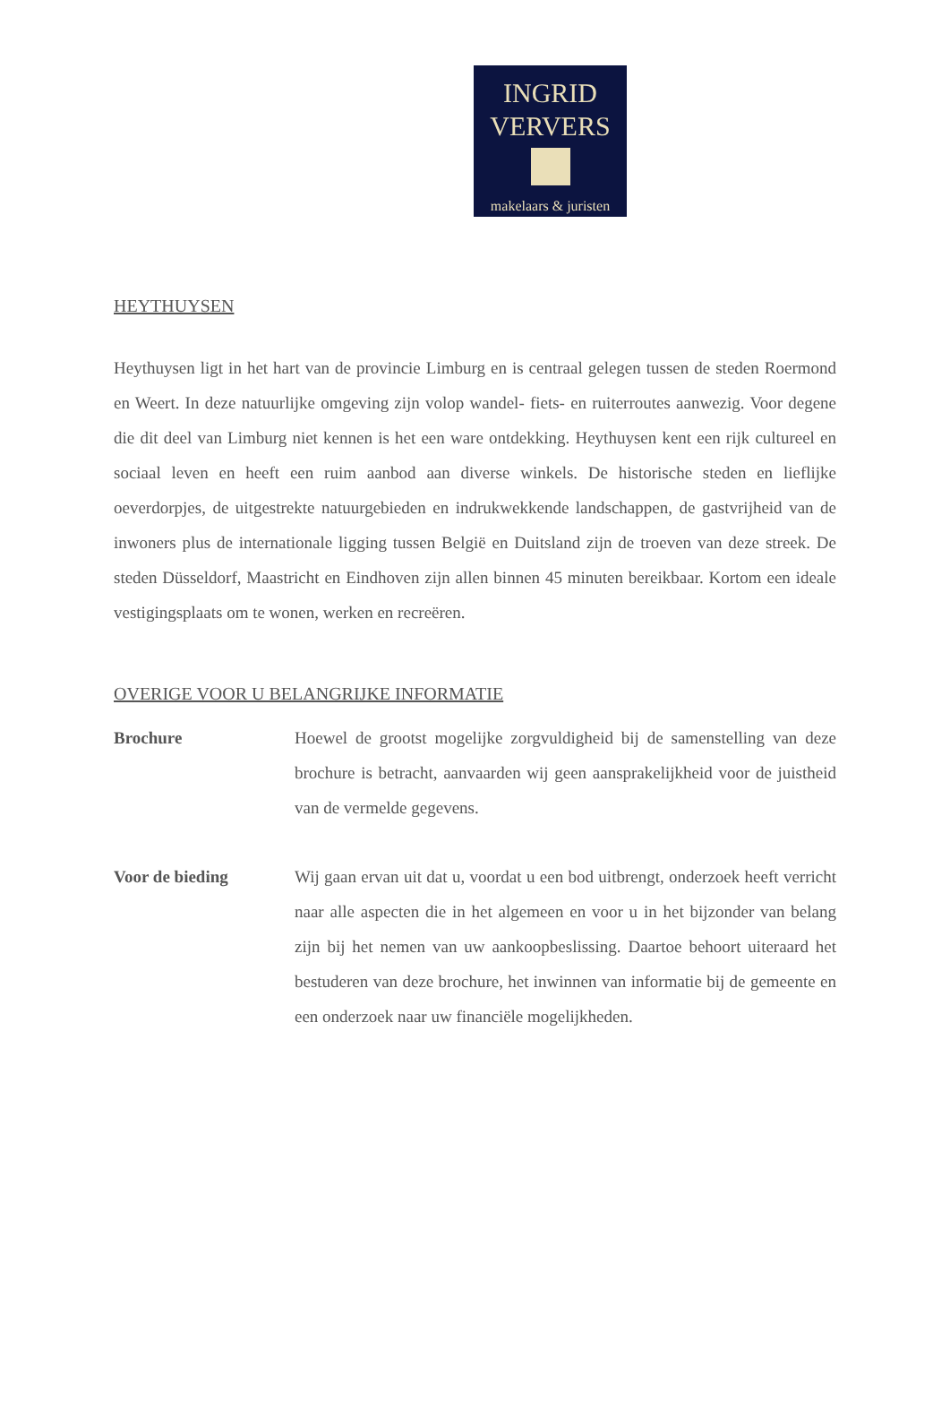INGRID
VERVERS
makelaars & juristen
HEYTHUYSEN
Heythuysen ligt in het hart van de provincie Limburg en is centraal gelegen tussen de steden Roermond en Weert. In deze natuurlijke omgeving zijn volop wandel- fiets- en ruiterroutes aanwezig. Voor degene die dit deel van Limburg niet kennen is het een ware ontdekking. Heythuysen kent een rijk cultureel en sociaal leven en heeft een ruim aanbod aan diverse winkels. De historische steden en lieflijke oeverdorpjes, de uitgestrekte natuurgebieden en indrukwekkende landschappen, de gastvrijheid van de inwoners plus de internationale ligging tussen België en Duitsland zijn de troeven van deze streek. De steden Düsseldorf, Maastricht en Eindhoven zijn allen binnen 45 minuten bereikbaar. Kortom een ideale vestigingsplaats om te wonen, werken en recreëren.
OVERIGE VOOR U BELANGRIJKE INFORMATIE
Brochure Hoewel de grootst mogelijke zorgvuldigheid bij de samenstelling van deze brochure is betracht, aanvaarden wij geen aansprakelijkheid voor de juistheid van de vermelde gegevens.
Voor de bieding Wij gaan ervan uit dat u, voordat u een bod uitbrengt, onderzoek heeft verricht naar alle aspecten die in het algemeen en voor u in het bijzonder van belang zijn bij het nemen van uw aankoopbeslissing. Daartoe behoort uiteraard het bestuderen van deze brochure, het inwinnen van informatie bij de gemeente en een onderzoek naar uw financiële mogelijkheden.